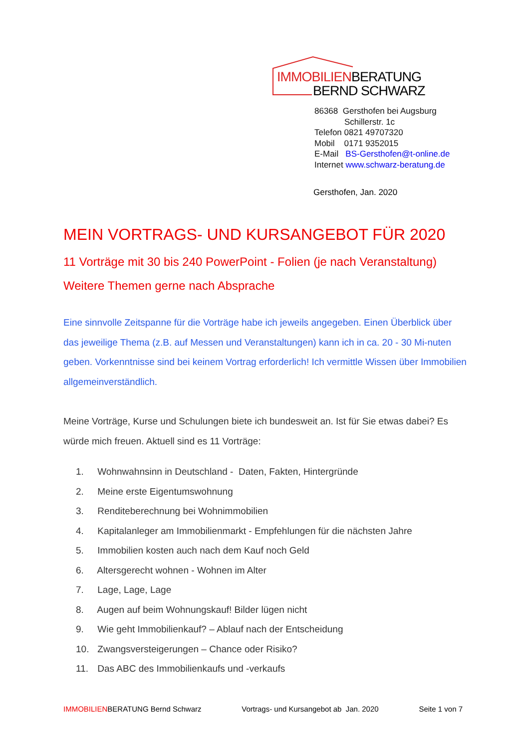IMMOBILIENBERATUNG
BERND SCHWARZ
86368 Gersthofen bei Augsburg
Schillerstr. 1c
Telefon 0821 49707320
Mobil 0171 9352015
E-Mail BS-Gersthofen@t-online.de
Internet www.schwarz-beratung.de
Gersthofen, Jan. 2020
MEIN VORTRAGS- UND KURSANGEBOT FÜR 2020
11 Vorträge mit 30 bis 240 PowerPoint - Folien (je nach Veranstaltung)
Weitere Themen gerne nach Absprache
Eine sinnvolle Zeitspanne für die Vorträge habe ich jeweils angegeben. Einen Überblick über das jeweilige Thema (z.B. auf Messen und Veranstaltungen) kann ich in ca. 20 - 30 Mi-nuten geben. Vorkenntnisse sind bei keinem Vortrag erforderlich! Ich vermittle Wissen über Immobilien allgemeinverständlich.
Meine Vorträge, Kurse und Schulungen biete ich bundesweit an. Ist für Sie etwas dabei? Es würde mich freuen. Aktuell sind es 11 Vorträge:
1. Wohnwahnsinn in Deutschland - Daten, Fakten, Hintergründe
2. Meine erste Eigentumswohnung
3. Renditeberechnung bei Wohnimmobilien
4. Kapitalanleger am Immobilienmarkt - Empfehlungen für die nächsten Jahre
5. Immobilien kosten auch nach dem Kauf noch Geld
6. Altersgerecht wohnen - Wohnen im Alter
7. Lage, Lage, Lage
8. Augen auf beim Wohnungskauf! Bilder lügen nicht
9. Wie geht Immobilienkauf? – Ablauf nach der Entscheidung
10. Zwangsversteigerungen – Chance oder Risiko?
11. Das ABC des Immobilienkaufs und -verkaufs
IMMOBILIENBERATUNG Bernd Schwarz Vortrags- und Kursangebot ab Jan. 2020 Seite 1 von 7